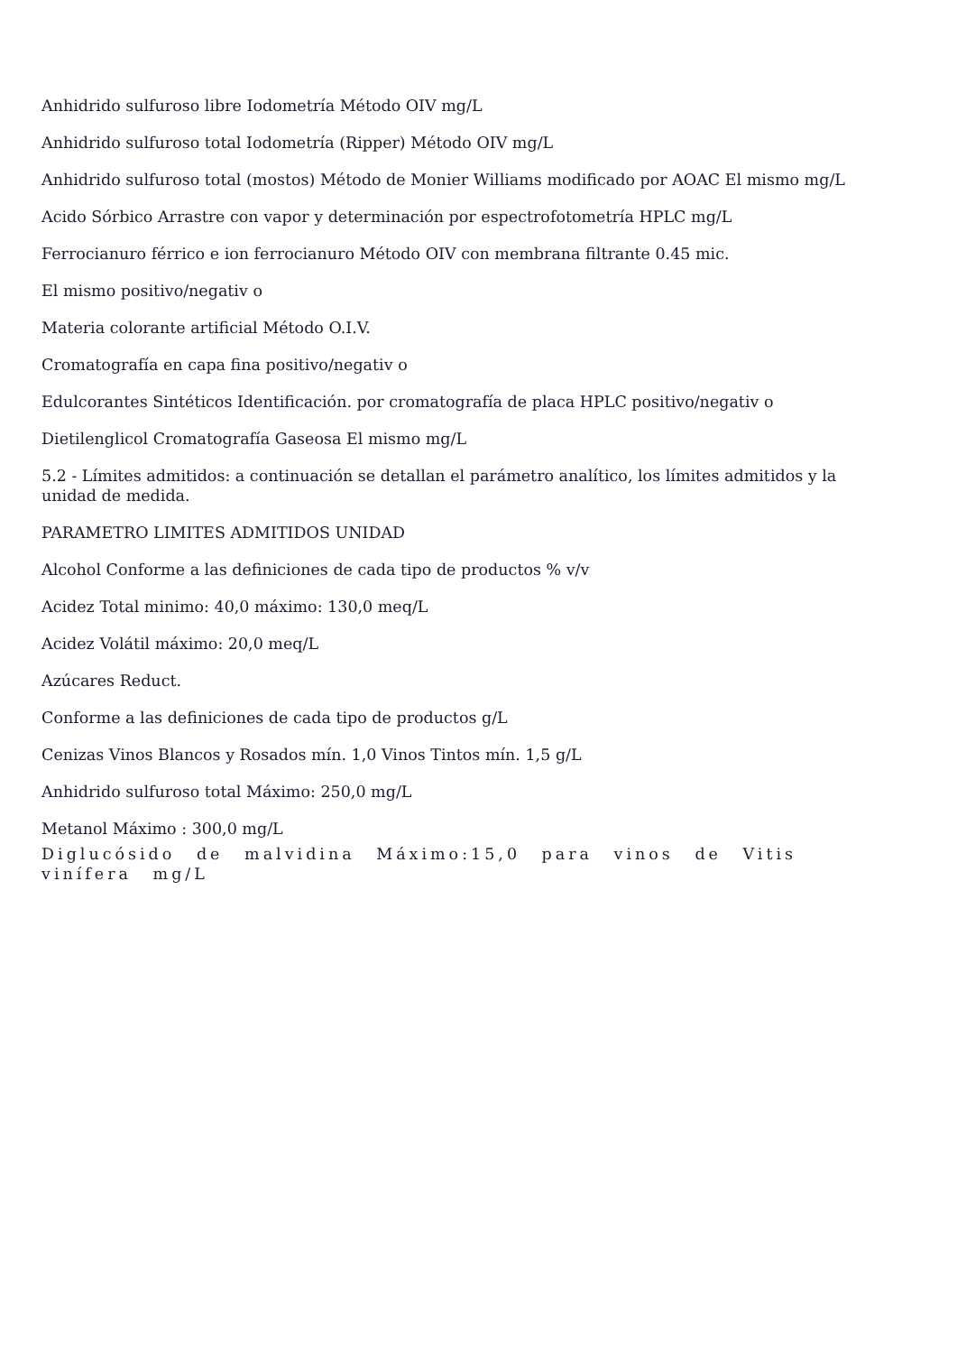Anhidrido sulfuroso libre Iodometría Método OIV mg/L
Anhidrido sulfuroso total Iodometría (Ripper) Método OIV mg/L
Anhidrido sulfuroso total (mostos) Método de Monier Williams modificado por AOAC El mismo mg/L
Acido Sórbico Arrastre con vapor y determinación por espectrofotometría HPLC mg/L
Ferrocianuro férrico e ion ferrocianuro Método OIV con membrana filtrante 0.45 mic.
El mismo positivo/negativ o
Materia colorante artificial Método O.I.V.
Cromatografía en capa fina positivo/negativ o
Edulcorantes Sintéticos Identificación. por cromatografía de placa HPLC positivo/negativ o
Dietilenglicol Cromatografía Gaseosa El mismo mg/L
5.2 - Límites admitidos: a continuación se detallan el parámetro analítico, los límites admitidos y la unidad de medida.
PARAMETRO LIMITES ADMITIDOS UNIDAD
Alcohol Conforme a las definiciones de cada tipo de productos % v/v
Acidez Total minimo: 40,0 máximo: 130,0 meq/L
Acidez Volátil máximo: 20,0 meq/L
Azúcares Reduct.
Conforme a las definiciones de cada tipo de productos g/L
Cenizas Vinos Blancos y Rosados mín. 1,0 Vinos Tintos mín. 1,5 g/L
Anhidrido sulfuroso total Máximo: 250,0 mg/L
Metanol Máximo : 300,0 mg/L
Diglucósido de malvidina Máximo:15,0 para vinos de Vitis vinífera mg/L